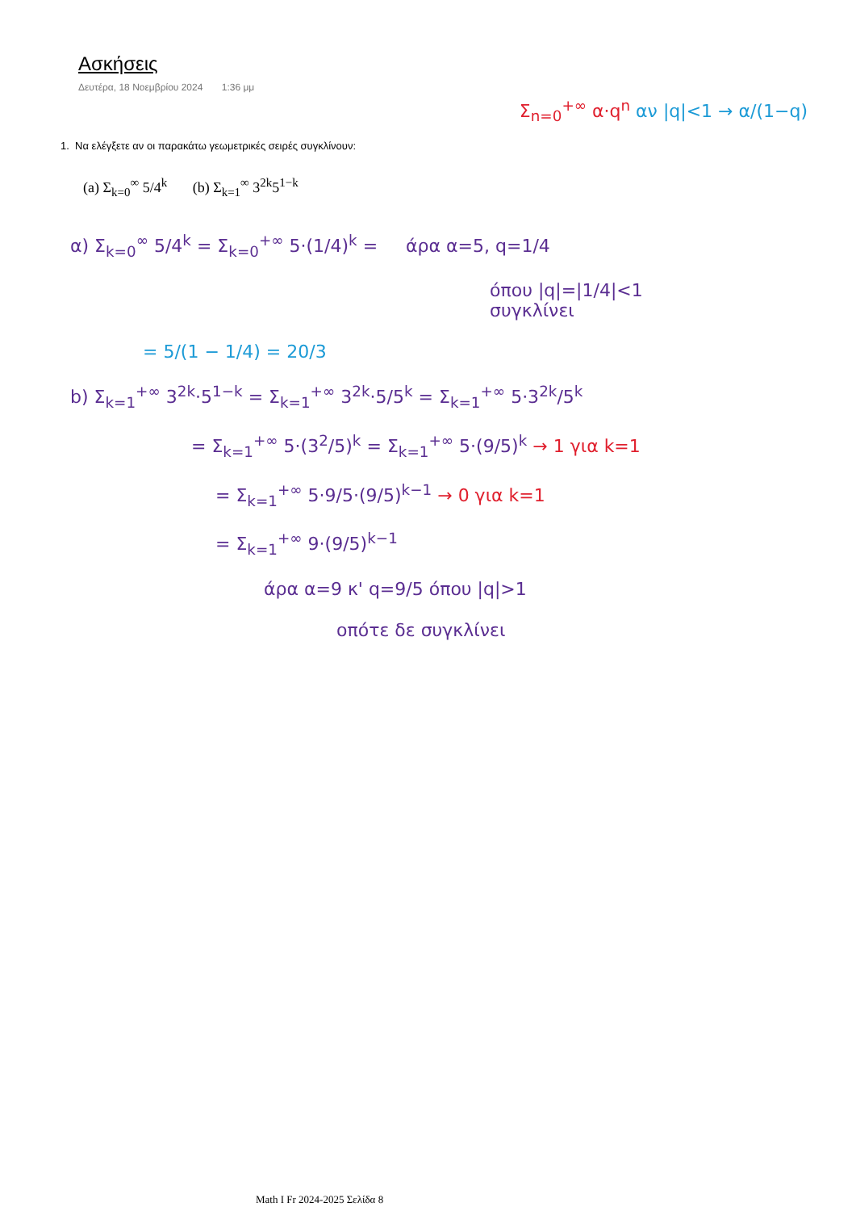Σ<sub>n=0</sub><sup>+∞</sup> α·q<sup>n</sup> αν |q|<1 → α/(1−q)
Ασκήσεις
Δευτέρα, 18 Νοεμβρίου 2024 1:36 μμ
1. Να ελέγξετε αν οι παρακάτω γεωμετρικές σειρές συγκλίνουν:
(a) Σ<sub>k=0</sub><sup>∞</sup> 5/4<sup>k</sup> (b) Σ<sub>k=1</sub><sup>∞</sup> 3<sup>2k</sup>5<sup>1−k</sup>
α) Σ<sub>k=0</sub><sup>∞</sup> 5/4<sup>k</sup> = Σ<sub>k=0</sub><sup>+∞</sup> 5·(1/4)<sup>k</sup> = άρα α=5, q=1/4
όπου |q|=|1/4|<1
συγκλίνει
= 5/(1 − 1/4) = 20/3
b) Σ<sub>k=1</sub><sup>+∞</sup> 3<sup>2k</sup>·5<sup>1−k</sup> = Σ<sub>k=1</sub><sup>+∞</sup> 3<sup>2k</sup>·5/5<sup>k</sup> = Σ<sub>k=1</sub><sup>+∞</sup> 5·3<sup>2k</sup>/5<sup>k</sup>
= Σ<sub>k=1</sub><sup>+∞</sup> 5·(3<sup>2</sup>/5)<sup>k</sup> = Σ<sub>k=1</sub><sup>+∞</sup> 5·(9/5)<sup>k</sup> → 1 για k=1
= Σ<sub>k=1</sub><sup>+∞</sup> 5·9/5·(9/5)<sup>k−1</sup> → 0 για k=1
= Σ<sub>k=1</sub><sup>+∞</sup> 9·(9/5)<sup>k−1</sup>
άρα α=9 κ' q=9/5 όπου |q|>1
οπότε δε συγκλίνει
Math I Fr 2024-2025 Σελίδα 8